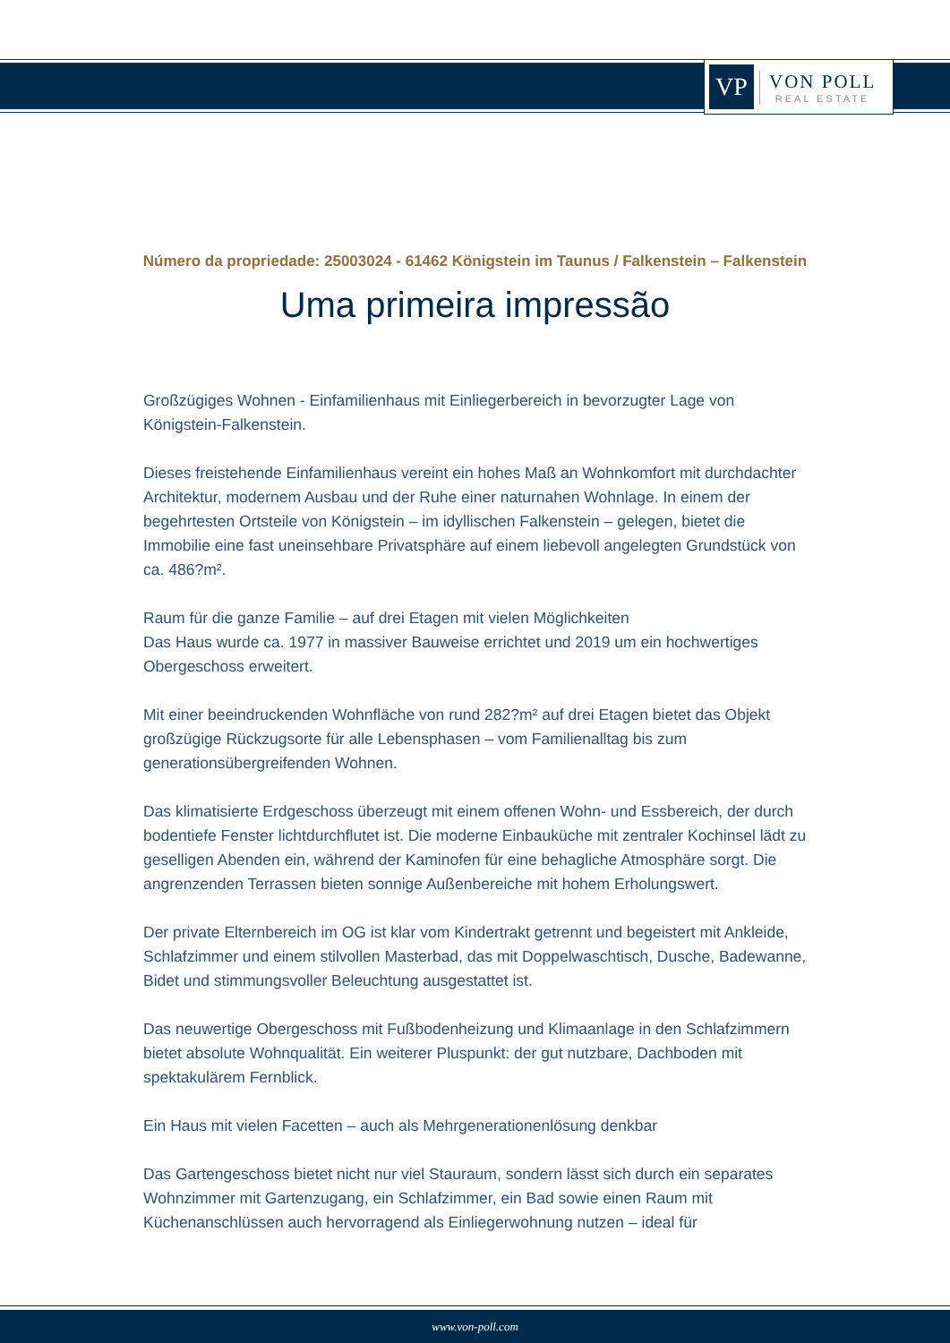VP
VON POLL
REAL ESTATE
Número da propriedade: 25003024 - 61462 Königstein im Taunus / Falkenstein – Falkenstein
Uma primeira impressão
Großzügiges Wohnen - Einfamilienhaus mit Einliegerbereich in bevorzugter Lage von Königstein-Falkenstein.
Dieses freistehende Einfamilienhaus vereint ein hohes Maß an Wohnkomfort mit durchdachter Architektur, modernem Ausbau und der Ruhe einer naturnahen Wohnlage. In einem der begehrtesten Ortsteile von Königstein – im idyllischen Falkenstein – gelegen, bietet die Immobilie eine fast uneinsehbare Privatsphäre auf einem liebevoll angelegten Grundstück von ca. 486?m².
Raum für die ganze Familie – auf drei Etagen mit vielen Möglichkeiten
Das Haus wurde ca. 1977 in massiver Bauweise errichtet und 2019 um ein hochwertiges Obergeschoss erweitert.
Mit einer beeindruckenden Wohnfläche von rund 282?m² auf drei Etagen bietet das Objekt großzügige Rückzugsorte für alle Lebensphasen – vom Familienalltag bis zum generationsübergreifenden Wohnen.
Das klimatisierte Erdgeschoss überzeugt mit einem offenen Wohn- und Essbereich, der durch bodentiefe Fenster lichtdurchflutet ist. Die moderne Einbauküche mit zentraler Kochinsel lädt zu geselligen Abenden ein, während der Kaminofen für eine behagliche Atmosphäre sorgt. Die angrenzenden Terrassen bieten sonnige Außenbereiche mit hohem Erholungswert.
Der private Elternbereich im OG ist klar vom Kindertrakt getrennt und begeistert mit Ankleide, Schlafzimmer und einem stilvollen Masterbad, das mit Doppelwaschtisch, Dusche, Badewanne, Bidet und stimmungsvoller Beleuchtung ausgestattet ist.
Das neuwertige Obergeschoss mit Fußbodenheizung und Klimaanlage in den Schlafzimmern bietet absolute Wohnqualität. Ein weiterer Pluspunkt: der gut nutzbare, Dachboden mit spektakulärem Fernblick.
Ein Haus mit vielen Facetten – auch als Mehrgenerationenlösung denkbar
Das Gartengeschoss bietet nicht nur viel Stauraum, sondern lässt sich durch ein separates Wohnzimmer mit Gartenzugang, ein Schlafzimmer, ein Bad sowie einen Raum mit Küchenanschlüssen auch hervorragend als Einliegerwohnung nutzen – ideal für
www.von-poll.com